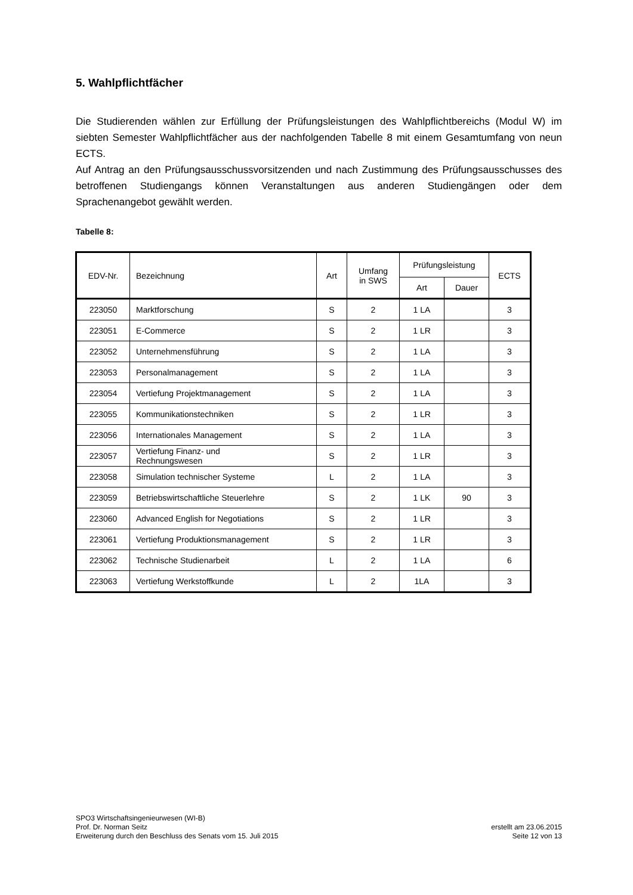5. Wahlpflichtfächer
Die Studierenden wählen zur Erfüllung der Prüfungsleistungen des Wahlpflichtbereichs (Modul W) im siebten Semester Wahlpflichtfächer aus der nachfolgenden Tabelle 8 mit einem Gesamtumfang von neun ECTS.
Auf Antrag an den Prüfungsausschussvorsitzenden und nach Zustimmung des Prüfungsausschusses des betroffenen Studiengangs können Veranstaltungen aus anderen Studiengängen oder dem Sprachenangebot gewählt werden.
Tabelle 8:
| EDV-Nr. | Bezeichnung | Art | Umfang in SWS | Prüfungsleistung | | ECTS |
| --- | --- | --- | --- | --- | --- | --- |
| | | | | Art | Dauer | |
| 223050 | Marktforschung | S | 2 | 1 LA | | 3 |
| 223051 | E-Commerce | S | 2 | 1 LR | | 3 |
| 223052 | Unternehmensführung | S | 2 | 1 LA | | 3 |
| 223053 | Personalmanagement | S | 2 | 1 LA | | 3 |
| 223054 | Vertiefung Projektmanagement | S | 2 | 1 LA | | 3 |
| 223055 | Kommunikationstechniken | S | 2 | 1 LR | | 3 |
| 223056 | Internationales Management | S | 2 | 1 LA | | 3 |
| 223057 | Vertiefung Finanz- und Rechnungswesen | S | 2 | 1 LR | | 3 |
| 223058 | Simulation technischer Systeme | L | 2 | 1 LA | | 3 |
| 223059 | Betriebswirtschaftliche Steuerlehre | S | 2 | 1 LK | 90 | 3 |
| 223060 | Advanced English for Negotiations | S | 2 | 1 LR | | 3 |
| 223061 | Vertiefung Produktionsmanagement | S | 2 | 1 LR | | 3 |
| 223062 | Technische Studienarbeit | L | 2 | 1 LA | | 6 |
| 223063 | Vertiefung Werkstoffkunde | L | 2 | 1LA | | 3 |
SPO3 Wirtschaftsingenieurwesen (WI-B)
Prof. Dr. Norman Seitz
Erweiterung durch den Beschluss des Senats vom 15. Juli 2015
erstellt am 23.06.2015
Seite 12 von 13